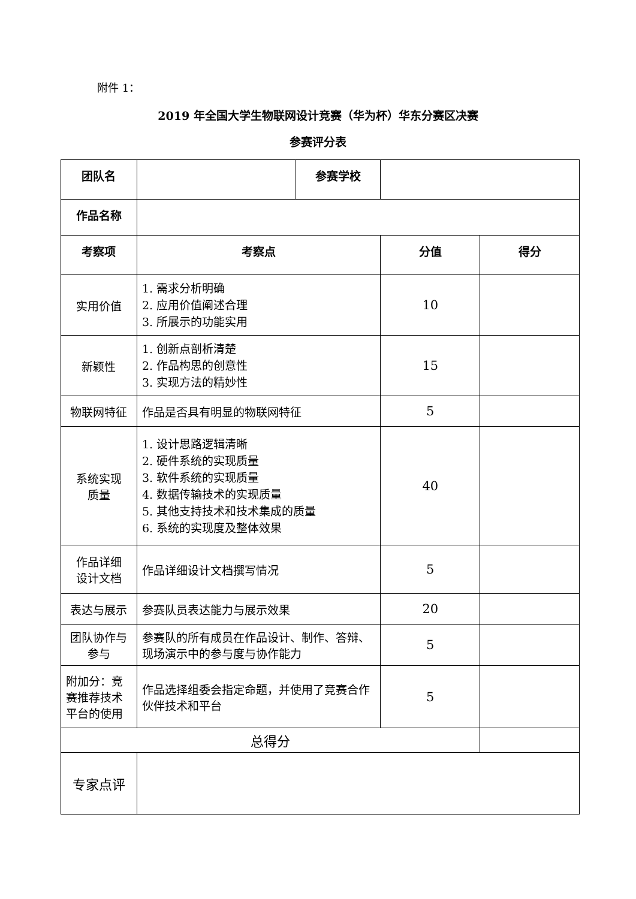附件 1：
2019 年全国大学生物联网设计竞赛（华为杯）华东分赛区决赛
参赛评分表
| 团队名 | | 参赛学校 | | |
| 作品名称 | | | | |
| 考察项 | 考察点 | | 分值 | 得分 |
| 实用价值 | 1. 需求分析明确 2. 应用价值阐述合理 3. 所展示的功能实用 | | 10 | |
| 新颖性 | 1. 创新点剖析清楚 2. 作品构思的创意性 3. 实现方法的精妙性 | | 15 | |
| 物联网特征 | 作品是否具有明显的物联网特征 | | 5 | |
| 系统实现 质量 | 1. 设计思路逻辑清晰 2. 硬件系统的实现质量 3. 软件系统的实现质量 4. 数据传输技术的实现质量 5. 其他支持技术和技术集成的质量 6. 系统的实现度及整体效果 | | 40 | |
| 作品详细 设计文档 | 作品详细设计文档撰写情况 | | 5 | |
| 表达与展示 | 参赛队员表达能力与展示效果 | | 20 | |
| 团队协作与参与 | 参赛队的所有成员在作品设计、制作、答辩、现场演示中的参与度与协作能力 | | 5 | |
| 附加分：竞赛推荐技术平台的使用 | 作品选择组委会指定命题，并使用了竞赛合作伙伴技术和平台 | | 5 | |
| 总得分 | | | | |
| 专家点评 | | | | |